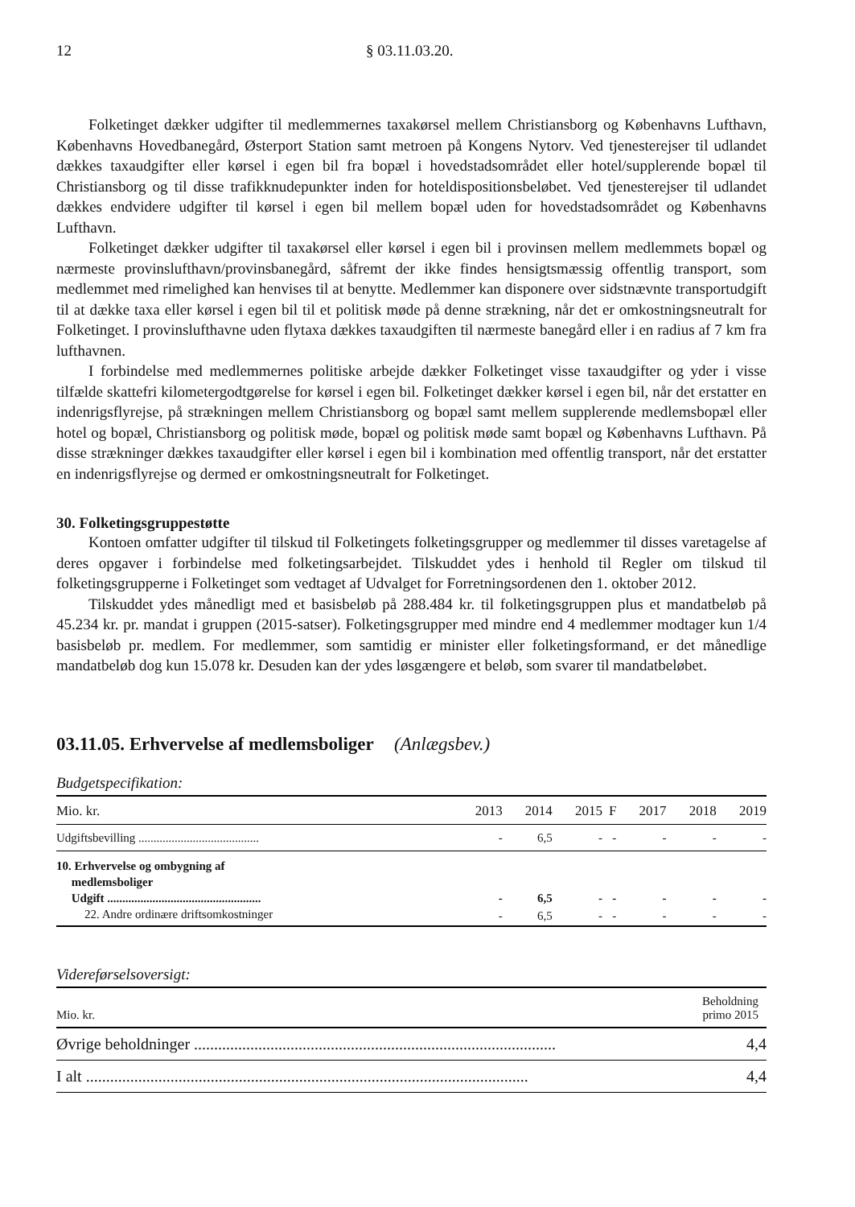12 § 03.11.03.20.
Folketinget dækker udgifter til medlemmernes taxakørsel mellem Christiansborg og Københavns Lufthavn, Københavns Hovedbanegård, Østerport Station samt metroen på Kongens Nytorv. Ved tjenesterejser til udlandet dækkes taxaudgifter eller kørsel i egen bil fra bopæl i hovedstadsområdet eller hotel/supplerende bopæl til Christiansborg og til disse trafikknudepunkter inden for hoteldispositionsbeløbet. Ved tjenesterejser til udlandet dækkes endvidere udgifter til kørsel i egen bil mellem bopæl uden for hovedstadsområdet og Københavns Lufthavn.
Folketinget dækker udgifter til taxakørsel eller kørsel i egen bil i provinsen mellem medlemmets bopæl og nærmeste provinslufthavn/provinsbanegård, såfremt der ikke findes hensigtsmæssig offentlig transport, som medlemmet med rimelighed kan henvises til at benytte. Medlemmer kan disponere over sidstnævnte transportudgift til at dække taxa eller kørsel i egen bil til et politisk møde på denne strækning, når det er omkostningsneutralt for Folketinget. I provinslufthavne uden flytaxa dækkes taxaudgiften til nærmeste banegård eller i en radius af 7 km fra lufthavnen.
I forbindelse med medlemmernes politiske arbejde dækker Folketinget visse taxaudgifter og yder i visse tilfælde skattefri kilometergodtgørelse for kørsel i egen bil. Folketinget dækker kørsel i egen bil, når det erstatter en indenrigsflyrejse, på strækningen mellem Christiansborg og bopæl samt mellem supplerende medlemsbopæl eller hotel og bopæl, Christiansborg og politisk møde, bopæl og politisk møde samt bopæl og Københavns Lufthavn. På disse strækninger dækkes taxaudgifter eller kørsel i egen bil i kombination med offentlig transport, når det erstatter en indenrigsflyrejse og dermed er omkostningsneutralt for Folketinget.
30. Folketingsgruppestøtte
Kontoen omfatter udgifter til tilskud til Folketingets folketingsgrupper og medlemmer til disses varetagelse af deres opgaver i forbindelse med folketingsarbejdet. Tilskuddet ydes i henhold til Regler om tilskud til folketingsgrupperne i Folketinget som vedtaget af Udvalget for Forretningsordenen den 1. oktober 2012.
Tilskuddet ydes månedligt med et basisbeløb på 288.484 kr. til folketingsgruppen plus et mandatbeløb på 45.234 kr. pr. mandat i gruppen (2015-satser). Folketingsgrupper med mindre end 4 medlemmer modtager kun 1/4 basisbeløb pr. medlem. For medlemmer, som samtidig er minister eller folketingsformand, er det månedlige mandatbeløb dog kun 15.078 kr. Desuden kan der ydes løsgængere et beløb, som svarer til mandatbeløbet.
03.11.05. Erhvervelse af medlemsboliger (Anlægsbev.)
Budgetspecifikation:
| Mio. kr. | 2013 | 2014 | 2015 | F | 2017 | 2018 | 2019 |
| --- | --- | --- | --- | --- | --- | --- | --- |
| Udgiftsbevilling ........................................ | - | 6,5 | - | - | - | - | - |
| 10. Erhvervelse og ombygning af medlemsboliger Udgift ................................................... | - | 6,5 | - | - | - | - | - |
| 22. Andre ordinære driftsomkostninger | - | 6,5 | - | - | - | - | - |
Videreførselsoversigt:
| Mio. kr. | Beholdning primo 2015 |
| --- | --- |
| Øvrige beholdninger .......................................................................................... | 4,4 |
| I alt .............................................................................................................. | 4,4 |